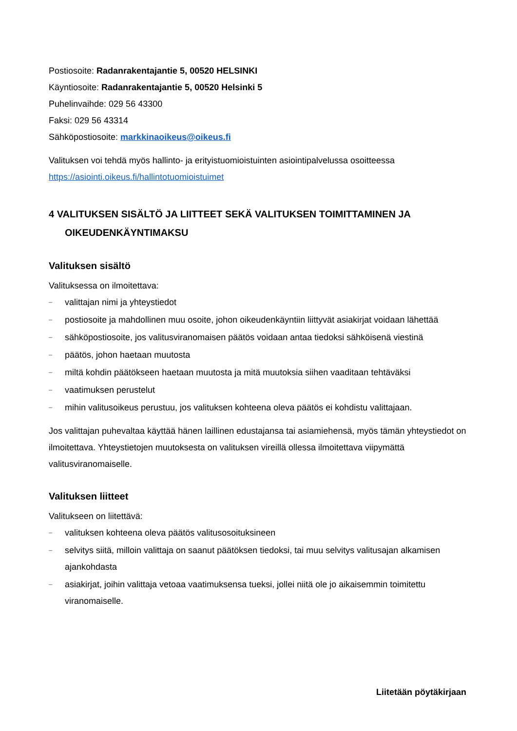Postiosoite: Radanrakentajantie 5, 00520 HELSINKI
Käyntiosoite: Radanrakentajantie 5, 00520 Helsinki 5
Puhelinvaihde: 029 56 43300
Faksi: 029 56 43314
Sähköpostiosoite: markkinaoikeus@oikeus.fi
Valituksen voi tehdä myös hallinto- ja erityistuomioistuinten asiointipalvelussa osoitteessa https://asiointi.oikeus.fi/hallintotuomioistuimet
4 VALITUKSEN SISÄLTÖ JA LIITTEET SEKÄ VALITUKSEN TOIMITTAMINEN JA
OIKEUDENKÄYNTIMAKSU
Valituksen sisältö
Valituksessa on ilmoitettava:
– valittajan nimi ja yhteystiedot
– postiosoite ja mahdollinen muu osoite, johon oikeudenkäyntiin liittyvät asiakirjat voidaan lähettää
– sähköpostiosoite, jos valitusviranomaisen päätös voidaan antaa tiedoksi sähköisenä viestinä
– päätös, johon haetaan muutosta
– miltä kohdin päätökseen haetaan muutosta ja mitä muutoksia siihen vaaditaan tehtäväksi
– vaatimuksen perustelut
– mihin valitusoikeus perustuu, jos valituksen kohteena oleva päätös ei kohdistu valittajaan.
Jos valittajan puhevaltaa käyttää hänen laillinen edustajansa tai asiamiehensä, myös tämän yhteystiedot on ilmoitettava. Yhteystietojen muutoksesta on valituksen vireillä ollessa ilmoitettava viipymättä valitusviranomaiselle.
Valituksen liitteet
Valitukseen on liitettävä:
– valituksen kohteena oleva päätös valitusosoituksineen
– selvitys siitä, milloin valittaja on saanut päätöksen tiedoksi, tai muu selvitys valitusajan alkamisen ajankohdasta
– asiakirjat, joihin valittaja vetoaa vaatimuksensa tueksi, jollei niitä ole jo aikaisemmin toimitettu viranomaiselle.
Liitetään pöytäkirjaan